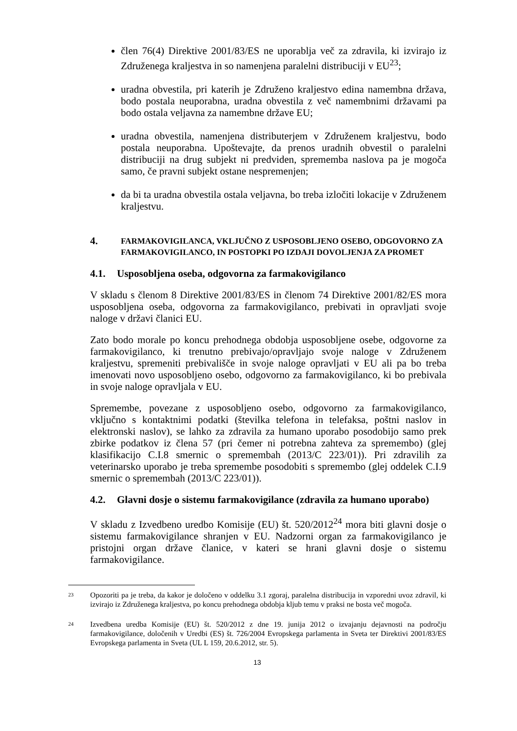člen 76(4) Direktive 2001/83/ES ne uporablja več za zdravila, ki izvirajo iz Združenega kraljestva in so namenjena paralelni distribuciji v EU<sup>23</sup>;
uradna obvestila, pri katerih je Združeno kraljestvo edina namembna država, bodo postala neuporabna, uradna obvestila z več namembnimi državami pa bodo ostala veljavna za namembne države EU;
uradna obvestila, namenjena distributerjem v Združenem kraljestvu, bodo postala neuporabna. Upoštevajte, da prenos uradnih obvestil o paralelni distribuciji na drug subjekt ni predviden, sprememba naslova pa je mogoča samo, če pravni subjekt ostane nespremenjen;
da bi ta uradna obvestila ostala veljavna, bo treba izločiti lokacije v Združenem kraljestvu.
4. FARMAKOVIGILANCA, VKLJUČNO Z USPOSOBLJENO OSEBO, ODGOVORNO ZA FARMAKOVIGILANCO, IN POSTOPKI PO IZDAJI DOVOLJENJA ZA PROMET
4.1. Usposobljena oseba, odgovorna za farmakovigilanco
V skladu s členom 8 Direktive 2001/83/ES in členom 74 Direktive 2001/82/ES mora usposobljena oseba, odgovorna za farmakovigilanco, prebivati in opravljati svoje naloge v državi članici EU.
Zato bodo morale po koncu prehodnega obdobja usposobljene osebe, odgovorne za farmakovigilanco, ki trenutno prebivajo/opravljajo svoje naloge v Združenem kraljestvu, spremeniti prebivališče in svoje naloge opravljati v EU ali pa bo treba imenovati novo usposobljeno osebo, odgovorno za farmakovigilanco, ki bo prebivala in svoje naloge opravljala v EU.
Spremembe, povezane z usposobljeno osebo, odgovorno za farmakovigilanco, vključno s kontaktnimi podatki (številka telefona in telefaksa, poštni naslov in elektronski naslov), se lahko za zdravila za humano uporabo posodobijo samo prek zbirke podatkov iz člena 57 (pri čemer ni potrebna zahteva za spremembo) (glej klasifikacijo C.I.8 smernic o spremembah (2013/C 223/01)). Pri zdravilih za veterinarsko uporabo je treba spremembe posodobiti s spremembo (glej oddelek C.I.9 smernic o spremembah (2013/C 223/01)).
4.2. Glavni dosje o sistemu farmakovigilance (zdravila za humano uporabo)
V skladu z Izvedbeno uredbo Komisije (EU) št. 520/2012<sup>24</sup> mora biti glavni dosje o sistemu farmakovigilance shranjen v EU. Nadzorni organ za farmakovigilanco je pristojni organ države članice, v kateri se hrani glavni dosje o sistemu farmakovigilance.
23
Opozoriti pa je treba, da kakor je določeno v oddelku 3.1 zgoraj, paralelna distribucija in vzporedni uvoz zdravil, ki izvirajo iz Združenega kraljestva, po koncu prehodnega obdobja kljub temu v praksi ne bosta več mogoča.
24
Izvedbena uredba Komisije (EU) št. 520/2012 z dne 19. junija 2012 o izvajanju dejavnosti na področju farmakovigilance, določenih v Uredbi (ES) št. 726/2004 Evropskega parlamenta in Sveta ter Direktivi 2001/83/ES Evropskega parlamenta in Sveta (UL L 159, 20.6.2012, str. 5).
13